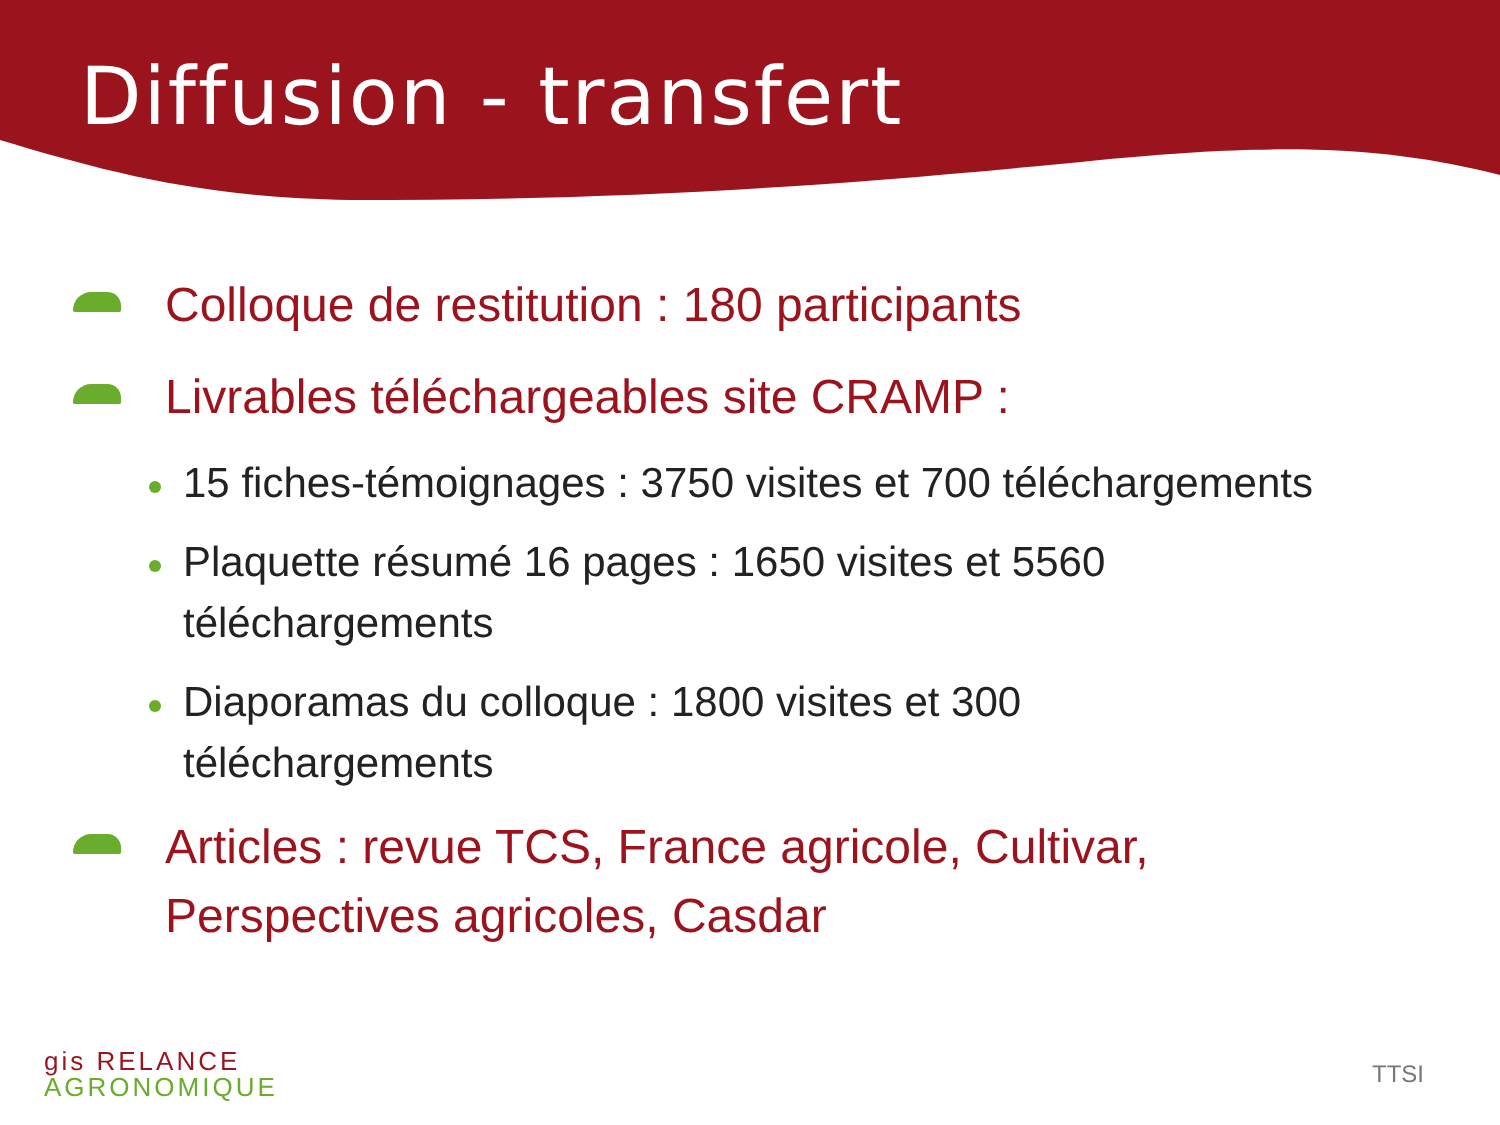Diffusion - transfert
Colloque de restitution : 180 participants
Livrables téléchargeables site CRAMP :
15 fiches-témoignages : 3750 visites et 700 téléchargements
Plaquette résumé 16 pages : 1650 visites et 5560
téléchargements
Diaporamas du colloque : 1800 visites et 300
téléchargements
Articles : revue TCS, France agricole, Cultivar,
Perspectives agricoles, Casdar
gis RELANCE
AGRONOMIQUE
TTSI